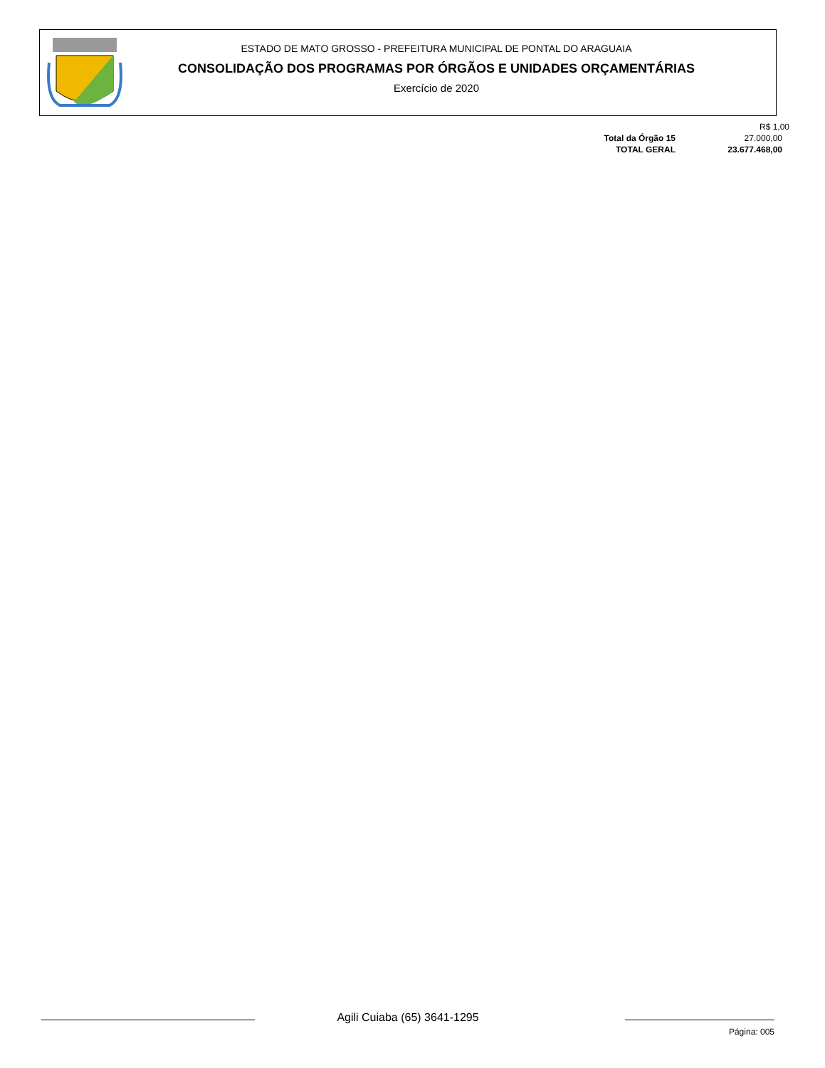ESTADO DE MATO GROSSO - PREFEITURA MUNICIPAL DE PONTAL DO ARAGUAIA
CONSOLIDAÇÃO DOS PROGRAMAS POR ÓRGÃOS E UNIDADES ORÇAMENTÁRIAS
Exercício de 2020
| | R$ 1,00 |
| Total da Órgão 15 | 27.000,00 |
| TOTAL GERAL | 23.677.468,00 |
Agili Cuiaba (65) 3641-1295
Página: 005